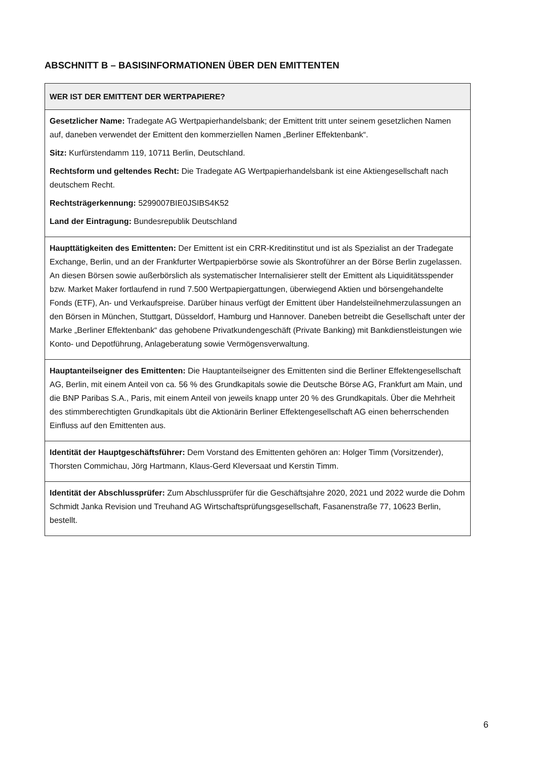ABSCHNITT B – BASISINFORMATIONEN ÜBER DEN EMITTENTEN
| WER IST DER EMITTENT DER WERTPAPIERE? |
| --- |
| Gesetzlicher Name: Tradegate AG Wertpapierhandelsbank; der Emittent tritt unter seinem gesetzlichen Namen auf, daneben verwendet der Emittent den kommerziellen Namen „Berliner Effektenbank“. Sitz: Kurfürstendamm 119, 10711 Berlin, Deutschland. Rechtsform und geltendes Recht: Die Tradegate AG Wertpapierhandelsbank ist eine Aktiengesellschaft nach deutschem Recht. Rechtsträgerkennung: 5299007BIE0JSIBS4K52 Land der Eintragung: Bundesrepublik Deutschland |
| Haupttätigkeiten des Emittenten: Der Emittent ist ein CRR-Kreditinstitut und ist als Spezialist an der Tradegate Exchange, Berlin, und an der Frankfurter Wertpapierbörse sowie als Skontroführer an der Börse Berlin zugelassen. An diesen Börsen sowie außerbörslich als systematischer Internalisierer stellt der Emittent als Liquiditätsspender bzw. Market Maker fortlaufend in rund 7.500 Wertpapiergattungen, überwiegend Aktien und börsengehandelte Fonds (ETF), An- und Verkaufspreise. Darüber hinaus verfügt der Emittent über Handelsteilnehmerzulassungen an den Börsen in München, Stuttgart, Düsseldorf, Hamburg und Hannover. Daneben betreibt die Gesellschaft unter der Marke „Berliner Effektenbank“ das gehobene Privatkundengeschäft (Private Banking) mit Bankdienstleistungen wie Konto- und Depotführung, Anlageberatung sowie Vermögensverwaltung. |
| Hauptanteilseigner des Emittenten: Die Hauptanteilseigner des Emittenten sind die Berliner Effektengesellschaft AG, Berlin, mit einem Anteil von ca. 56 % des Grundkapitals sowie die Deutsche Börse AG, Frankfurt am Main, und die BNP Paribas S.A., Paris, mit einem Anteil von jeweils knapp unter 20 % des Grundkapitals. Über die Mehrheit des stimmberechtigten Grundkapitals übt die Aktionärin Berliner Effektengesellschaft AG einen beherrschenden Einfluss auf den Emittenten aus. |
| Identität der Hauptgeschäftsführer: Dem Vorstand des Emittenten gehören an: Holger Timm (Vorsitzender), Thorsten Commichau, Jörg Hartmann, Klaus-Gerd Kleversaat und Kerstin Timm. |
| Identität der Abschlussprüfer: Zum Abschlussprüfer für die Geschäftsjahre 2020, 2021 und 2022 wurde die Dohm Schmidt Janka Revision und Treuhand AG Wirtschaftsprüfungsgesellschaft, Fasanenstraße 77, 10623 Berlin, bestellt. |
6